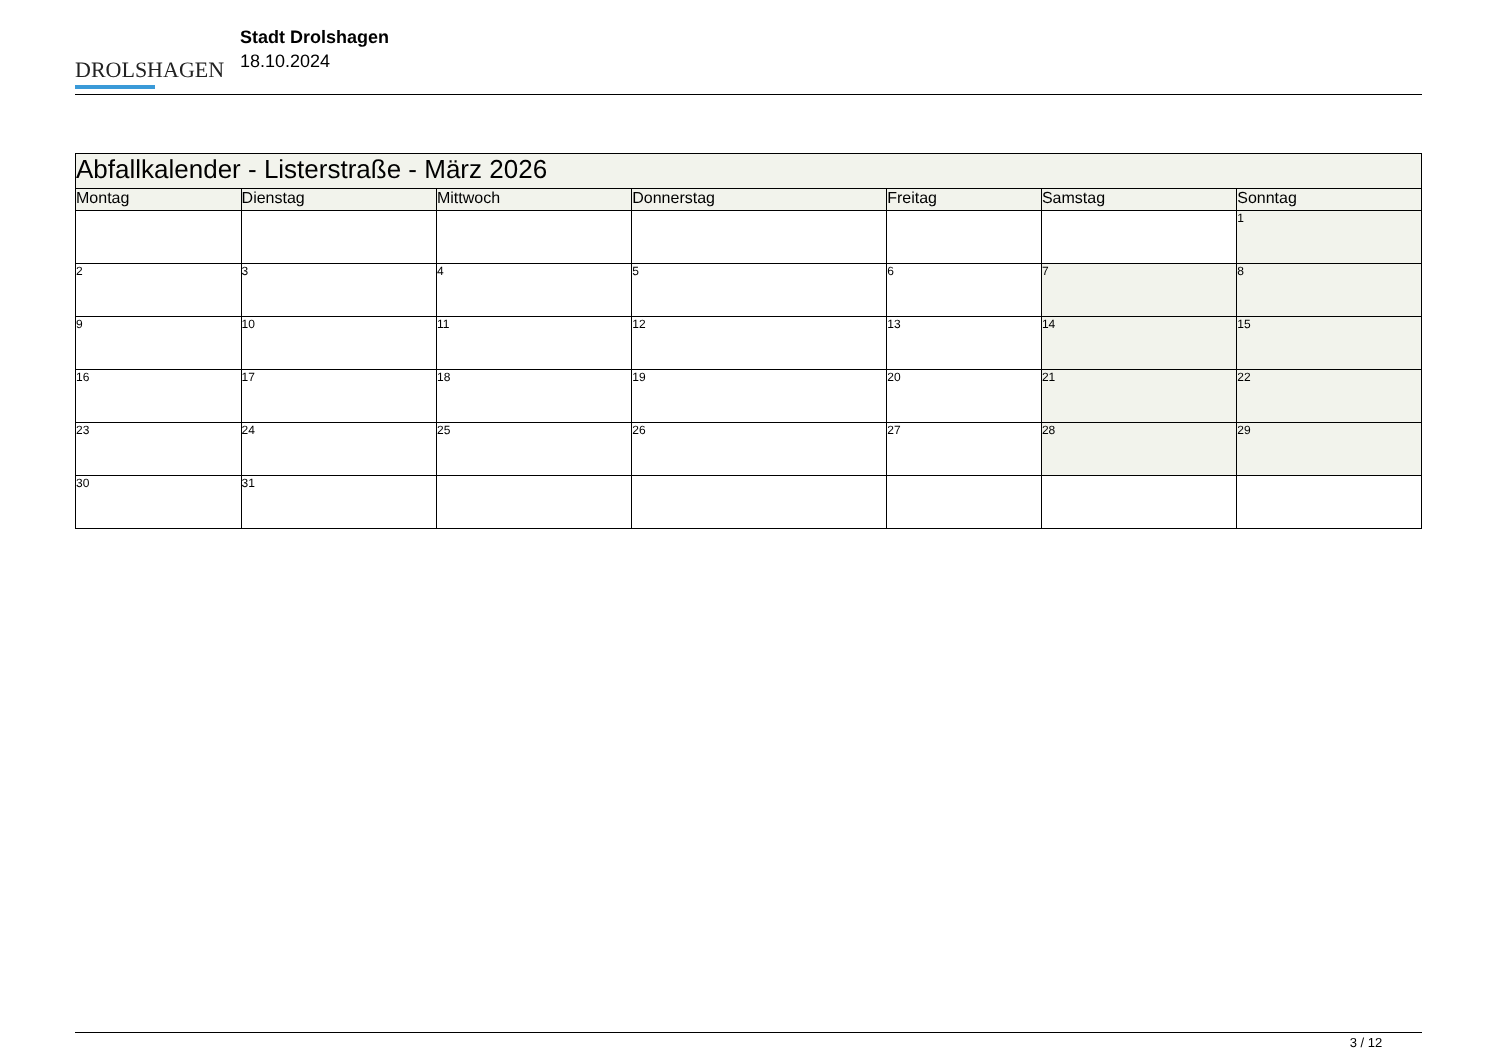DROLSHAGEN
Stadt Drolshagen
18.10.2024
| Abfallkalender - Listerstraße - März 2026 | | | | | | |
| --- | --- | --- | --- | --- | --- | --- |
| Montag | Dienstag | Mittwoch | Donnerstag | Freitag | Samstag | Sonntag |
| | | | | | | 1 |
| 2 | 3 | 4 | 5 | 6 | 7 | 8 |
| 9 | 10 | 11 | 12 | 13 | 14 | 15 |
| 16 | 17 | 18 | 19 | 20 | 21 | 22 |
| 23 | 24 | 25 | 26 | 27 | 28 | 29 |
| 30 | 31 | | | | | |
3 / 12